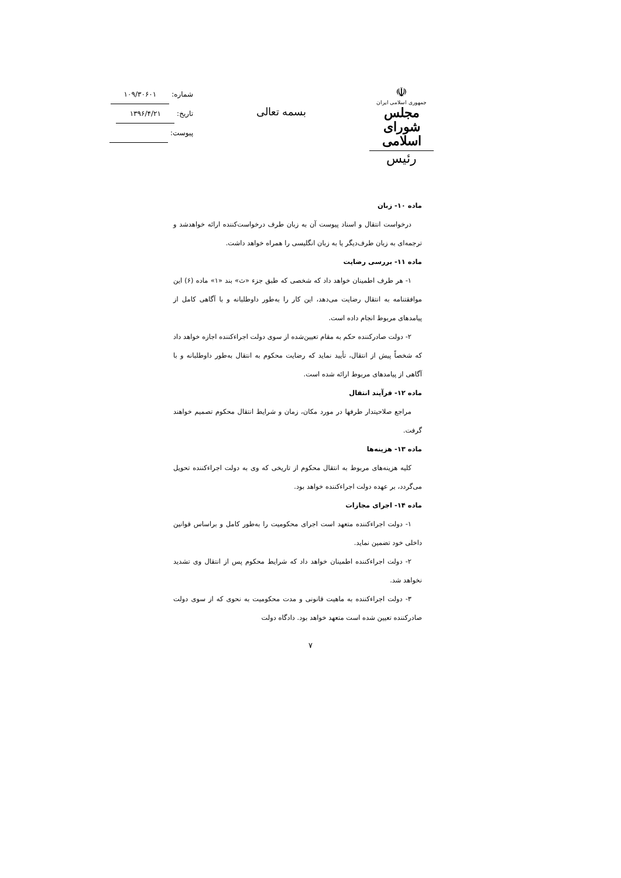☫
جمهوری اسلامی ایران
مجلس شورای اسلامی
رئیس
بسمه تعالی
شماره: ۱۰۹/۳۰۶۰۱
تاریخ: ۱۳۹۶/۴/۲۱
پیوست:
ماده ۱۰- زبان
درخواست انتقال و اسناد پیوست آن به زبان طرف درخواست‌کننده ارائه خواهدشد و ترجمه‌ای به زبان طرف‌دیگر یا به زبان انگلیسی را همراه خواهد داشت.
ماده ۱۱- بررسی رضایت
۱- هر طرف اطمینان خواهد داد که شخصی که طبق جزء «ث» بند «۱» ماده (۶) این موافقتنامه به انتقال رضایت می‌دهد، این کار را به‌طور داوطلبانه و با آگاهی کامل از پیامدهای مربوط انجام داده است.
۲- دولت صادرکننده حکم به مقام تعیین‌شده از سوی دولت اجراءکننده اجازه خواهد داد که شخصاً پیش از انتقال، تأیید نماید که رضایت محکوم به انتقال به‌طور داوطلبانه و با آگاهی از پیامدهای مربوط ارائه شده است.
ماده ۱۲- فرآیند انتقال
مراجع صلاحیتدار طرفها در مورد مکان، زمان و شرایط انتقال محکوم تصمیم خواهند گرفت.
ماده ۱۳- هزینه‌ها
کلیه هزینه‌های مربوط به انتقال محکوم از تاریخی که وی به دولت اجراءکننده تحویل می‌گردد، بر عهده دولت اجراءکننده خواهد بود.
ماده ۱۴- اجرای مجازات
۱- دولت اجراءکننده متعهد است اجرای محکومیت را به‌طور کامل و براساس قوانین داخلی خود تضمین نماید.
۲- دولت اجراءکننده اطمینان خواهد داد که شرایط محکوم پس از انتقال وی تشدید نخواهد شد.
۳- دولت اجراءکننده به ماهیت قانونی و مدت محکومیت به نحوی که از سوی دولت صادرکننده تعیین شده است متعهد خواهد بود. دادگاه دولت
۷